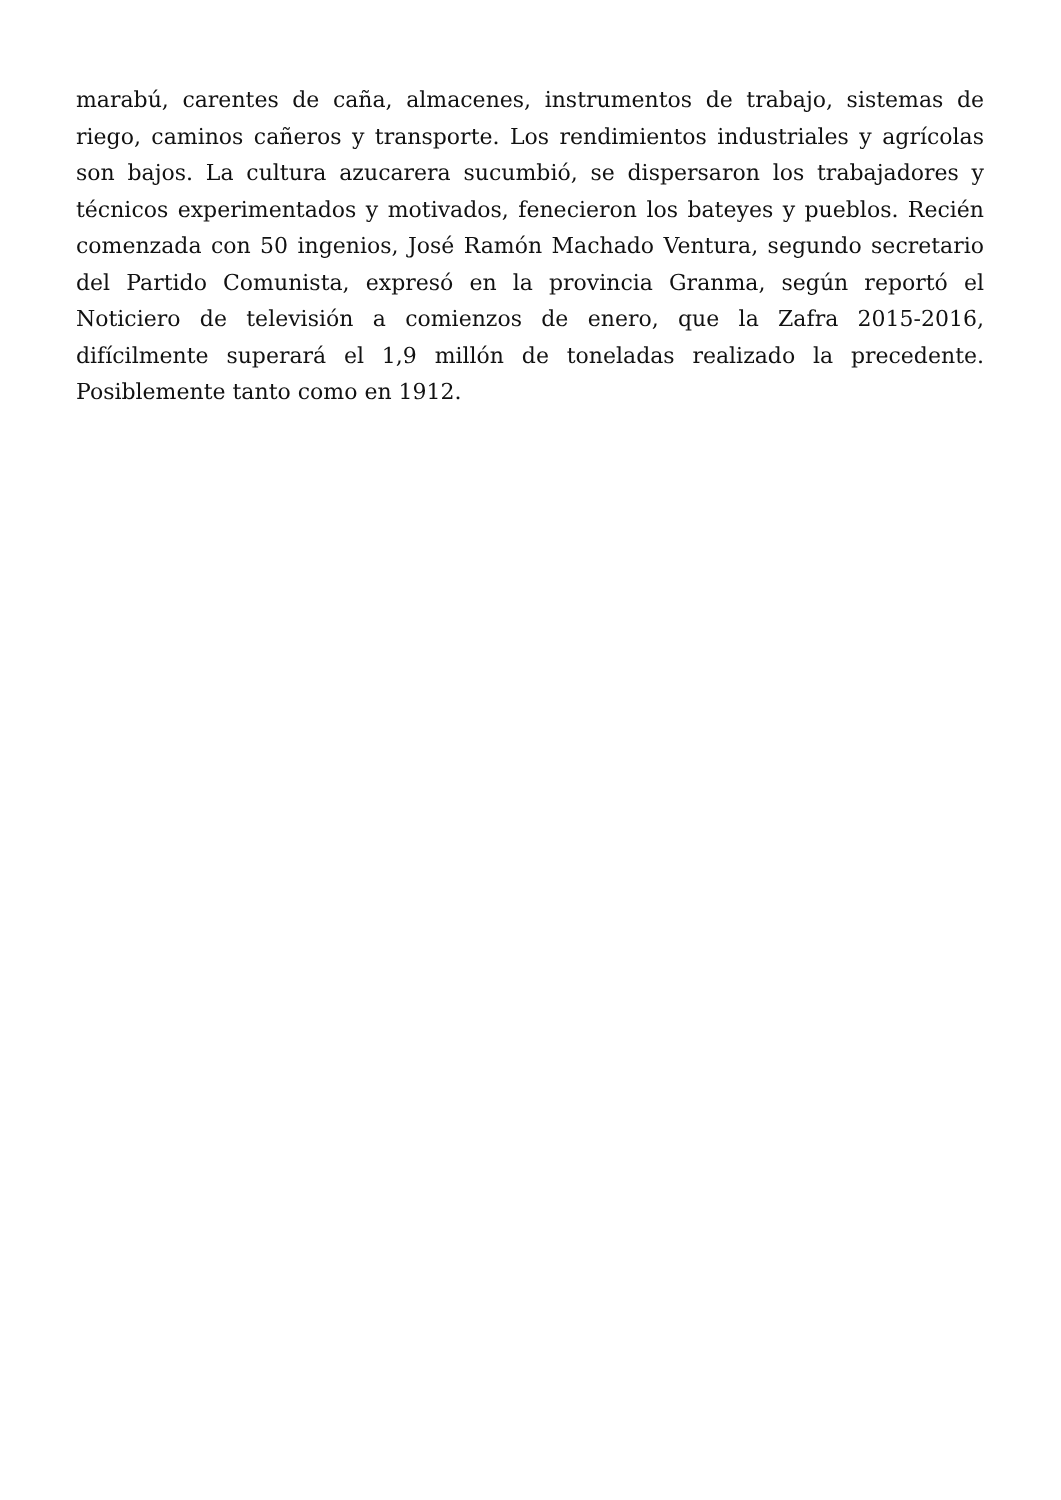marabú, carentes de caña, almacenes, instrumentos de trabajo, sistemas de riego, caminos cañeros y transporte. Los rendimientos industriales y agrícolas son bajos. La cultura azucarera sucumbió, se dispersaron los trabajadores y técnicos experimentados y motivados, fenecieron los bateyes y pueblos. Recién comenzada con 50 ingenios, José Ramón Machado Ventura, segundo secretario del Partido Comunista, expresó en la provincia Granma, según reportó el Noticiero de televisión a comienzos de enero, que la Zafra 2015-2016, difícilmente superará el 1,9 millón de toneladas realizado la precedente. Posiblemente tanto como en 1912.